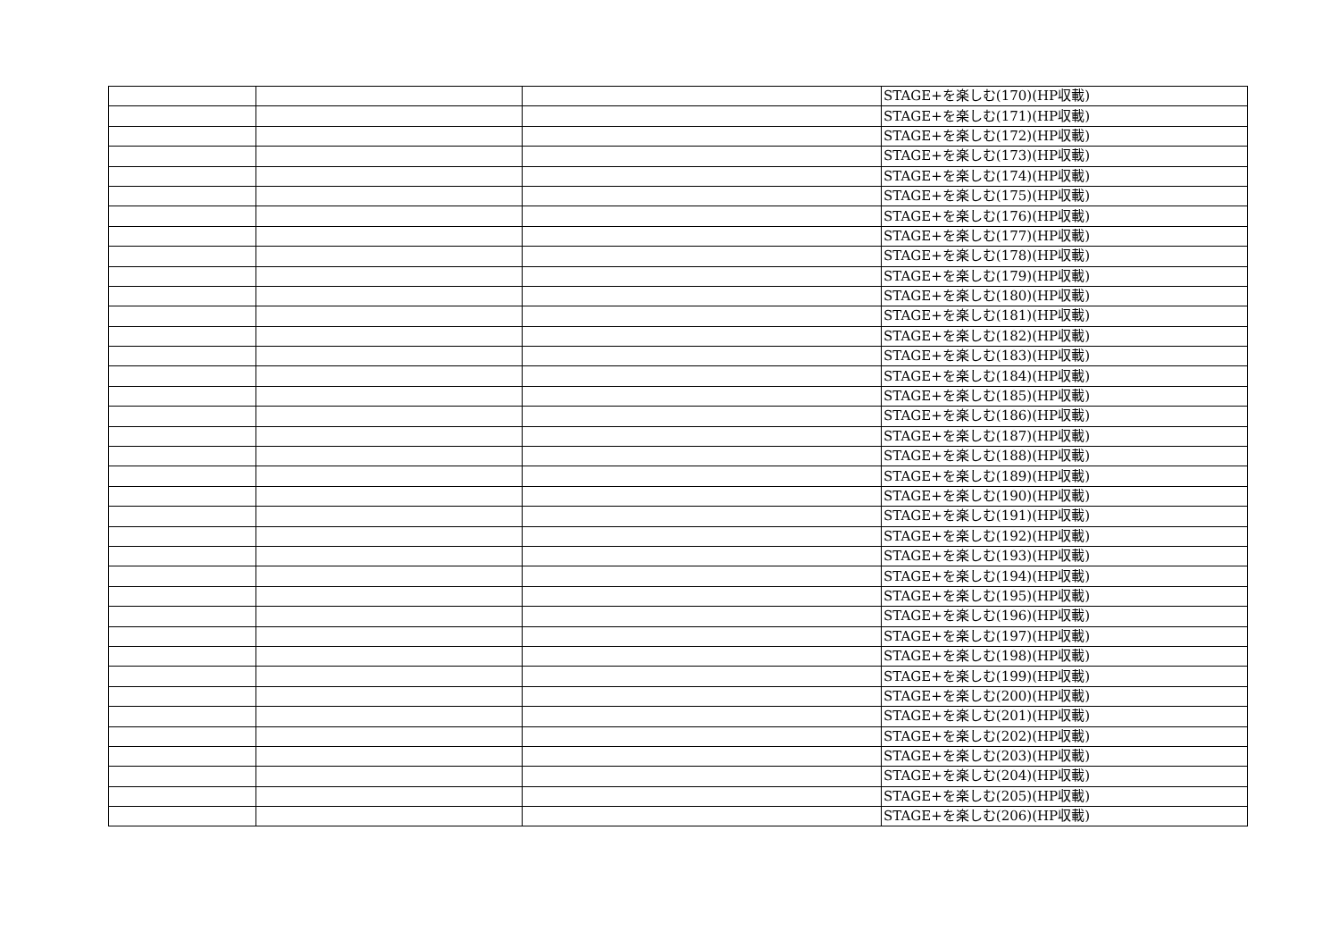| | | | STAGE+を楽しむ(170)(HP収載) |
| | | | STAGE+を楽しむ(171)(HP収載) |
| | | | STAGE+を楽しむ(172)(HP収載) |
| | | | STAGE+を楽しむ(173)(HP収載) |
| | | | STAGE+を楽しむ(174)(HP収載) |
| | | | STAGE+を楽しむ(175)(HP収載) |
| | | | STAGE+を楽しむ(176)(HP収載) |
| | | | STAGE+を楽しむ(177)(HP収載) |
| | | | STAGE+を楽しむ(178)(HP収載) |
| | | | STAGE+を楽しむ(179)(HP収載) |
| | | | STAGE+を楽しむ(180)(HP収載) |
| | | | STAGE+を楽しむ(181)(HP収載) |
| | | | STAGE+を楽しむ(182)(HP収載) |
| | | | STAGE+を楽しむ(183)(HP収載) |
| | | | STAGE+を楽しむ(184)(HP収載) |
| | | | STAGE+を楽しむ(185)(HP収載) |
| | | | STAGE+を楽しむ(186)(HP収載) |
| | | | STAGE+を楽しむ(187)(HP収載) |
| | | | STAGE+を楽しむ(188)(HP収載) |
| | | | STAGE+を楽しむ(189)(HP収載) |
| | | | STAGE+を楽しむ(190)(HP収載) |
| | | | STAGE+を楽しむ(191)(HP収載) |
| | | | STAGE+を楽しむ(192)(HP収載) |
| | | | STAGE+を楽しむ(193)(HP収載) |
| | | | STAGE+を楽しむ(194)(HP収載) |
| | | | STAGE+を楽しむ(195)(HP収載) |
| | | | STAGE+を楽しむ(196)(HP収載) |
| | | | STAGE+を楽しむ(197)(HP収載) |
| | | | STAGE+を楽しむ(198)(HP収載) |
| | | | STAGE+を楽しむ(199)(HP収載) |
| | | | STAGE+を楽しむ(200)(HP収載) |
| | | | STAGE+を楽しむ(201)(HP収載) |
| | | | STAGE+を楽しむ(202)(HP収載) |
| | | | STAGE+を楽しむ(203)(HP収載) |
| | | | STAGE+を楽しむ(204)(HP収載) |
| | | | STAGE+を楽しむ(205)(HP収載) |
| | | | STAGE+を楽しむ(206)(HP収載) |